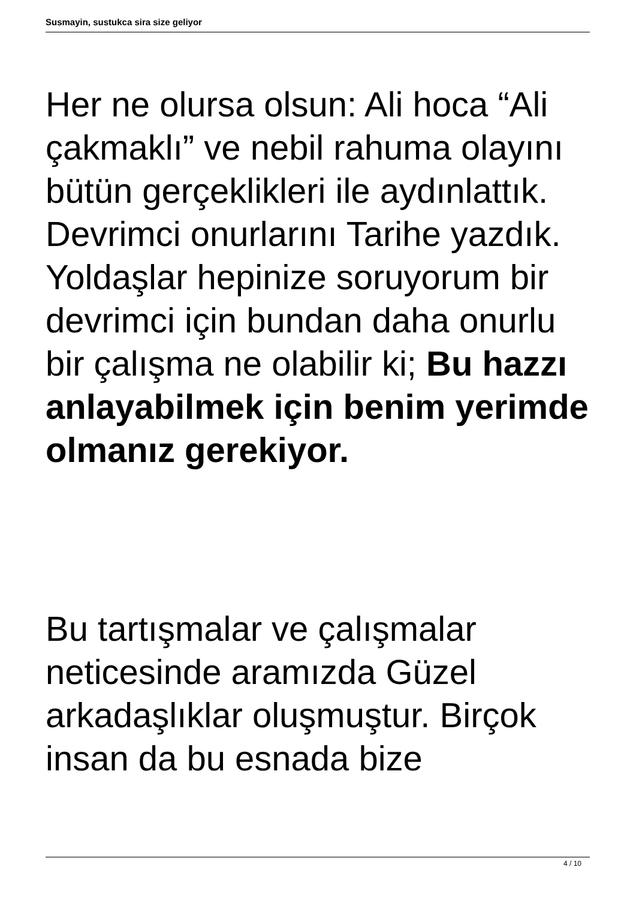Susmayin, sustukca sira size geliyor
Her ne olursa olsun: Ali hoca “Ali çakmaklı” ve nebil rahuma olayını bütün gerçeklikleri ile aydınlattık. Devrimci onurlarını Tarihe yazdık. Yoldaşlar hepinize soruyorum bir devrimci için bundan daha onurlu bir çalışma ne olabilir ki; Bu hazzı anlayabilmek için benim yerimde olmanız gerekiyor.
Bu tartışmalar ve çalışmalar neticesinde aramızda Güzel arkadaşlıklar oluşmuştur. Birçok insan da bu esnada bize
4 / 10